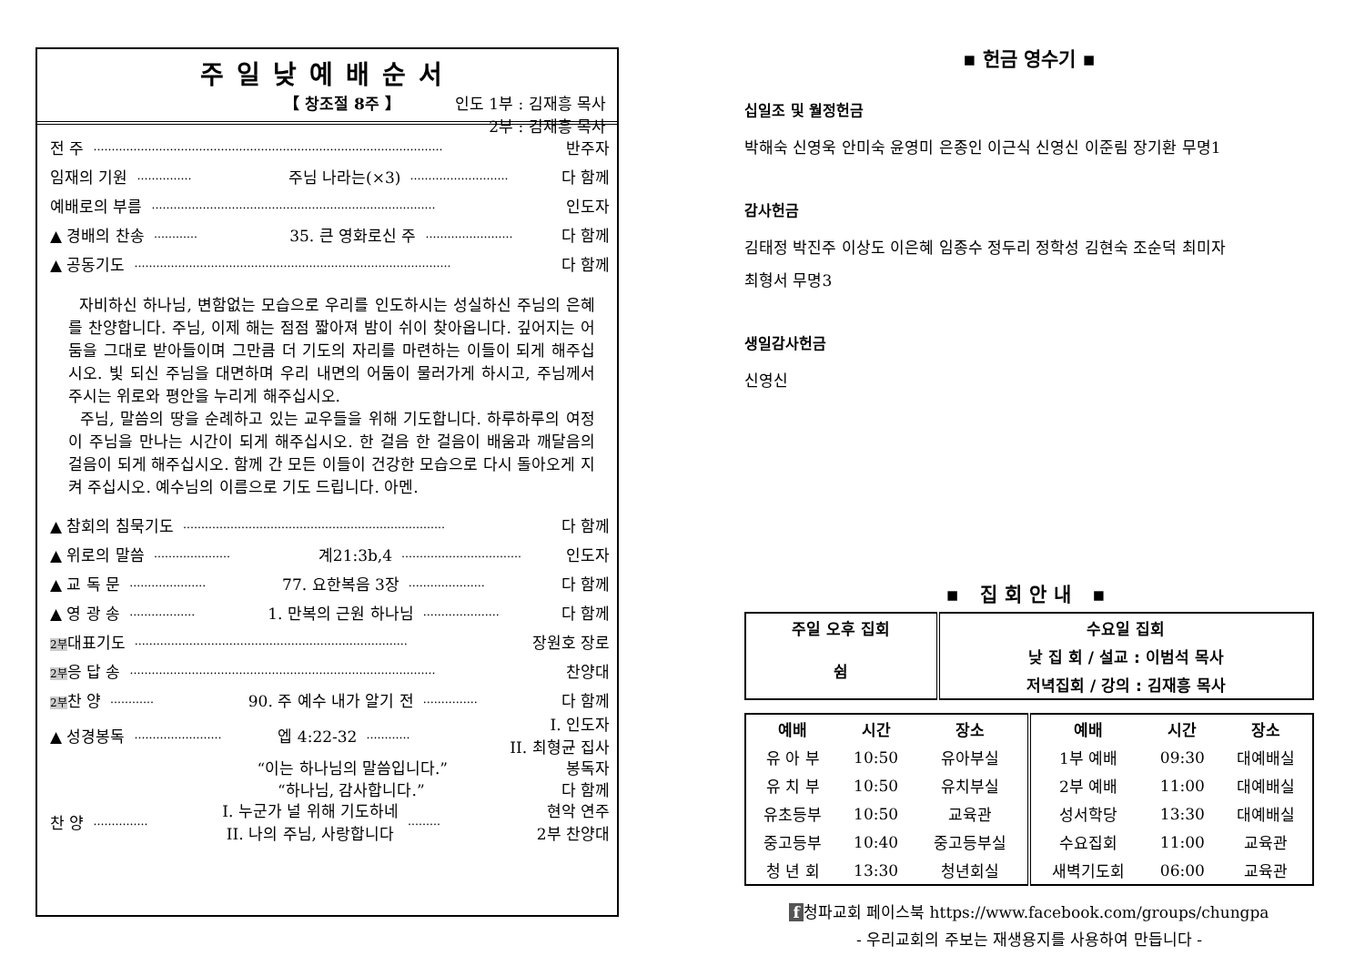주일낮예배순서
【 창조절 8주 】 인도 1부 : 김재흥 목사
2부 : 김재흥 목사
전 주 …………………………………………………………………………………… 반주자
임재의 기원 …………… 주님 나라는(×3) ……………………… 다 함께
예배로의 부름 …………………………………………………………………… 인도자
▲ 경배의 찬송 ………… 35. 큰 영화로신 주 …………………… 다 함께
▲ 공동기도 …………………………………………………………………………… 다 함께
자비하신 하나님, 변함없는 모습으로 우리를 인도하시는 성실하신 주님의 은혜를 찬양합니다. 주님, 이제 해는 점점 짧아져 밤이 쉬이 찾아옵니다. 깊어지는 어둠을 그대로 받아들이며 그만큼 더 기도의 자리를 마련하는 이들이 되게 해주십시오. 빛 되신 주님을 대면하며 우리 내면의 어둠이 물러가게 하시고, 주님께서 주시는 위로와 평안을 누리게 해주십시오.
주님, 말씀의 땅을 순례하고 있는 교우들을 위해 기도합니다. 하루하루의 여정이 주님을 만나는 시간이 되게 해주십시오. 한 걸음 한 걸음이 배움과 깨달음의 걸음이 되게 해주십시오. 함께 간 모든 이들이 건강한 모습으로 다시 돌아오게 지켜 주십시오. 예수님의 이름으로 기도 드립니다. 아멘.
▲ 참회의 침묵기도 ……………………………………………………………… 다 함께
▲ 위로의 말씀 ………………… 계21:3b,4 …………………………… 인도자
▲ 교 독 문 ………………… 77. 요한복음 3장 ………………… 다 함께
▲ 영 광 송 ……………… 1. 만복의 근원 하나님 ………………… 다 함께
2부대표기도 ………………………………………………………………… 장원호 장로
2부응 답 송 ………………………………………………………………………… 찬양대
2부찬 양 ………… 90. 주 예수 내가 알기 전 …………… 다 함께
▲ 성경봉독 …………………… 엡 4:22-32 ………… I. 인도자
II. 최형균 집사
“이는 하나님의 말씀입니다.” 봉독자
“하나님, 감사합니다.” 다 함께
찬 양 …………… I. 누군가 널 위해 기도하네
II. 나의 주님, 사랑합니다 ……… 현악 연주
2부 찬양대
▪ 헌금 영수기 ▪
십일조 및 월정헌금
박해숙 신영욱 안미숙 윤영미 은종인 이근식 신영신 이준림 장기환 무명1
감사헌금
김태정 박진주 이상도 이은혜 임종수 정두리 정학성 김현숙 조순덕 최미자
최형서 무명3
생일감사헌금
신영신
▪ 집회안내 ▪
| 주일 오후 집회 | 수요일 집회 |
| 쉼 | 낮 집 회 / 설교 : 이범석 목사 |
| | 저녁집회 / 강의 : 김재흥 목사 |
| 예배 | 시간 | 장소 | 예배 | 시간 | 장소 |
| --- | --- | --- | --- | --- | --- |
| 유 아 부 | 10:50 | 유아부실 | 1부 예배 | 09:30 | 대예배실 |
| 유 치 부 | 10:50 | 유치부실 | 2부 예배 | 11:00 | 대예배실 |
| 유초등부 | 10:50 | 교육관 | 성서학당 | 13:30 | 대예배실 |
| 중고등부 | 10:40 | 중고등부실 | 수요집회 | 11:00 | 교육관 |
| 청 년 회 | 13:30 | 청년회실 | 새벽기도회 | 06:00 | 교육관 |
f 청파교회 페이스북 https://www.facebook.com/groups/chungpa
- 우리교회의 주보는 재생용지를 사용하여 만듭니다 -